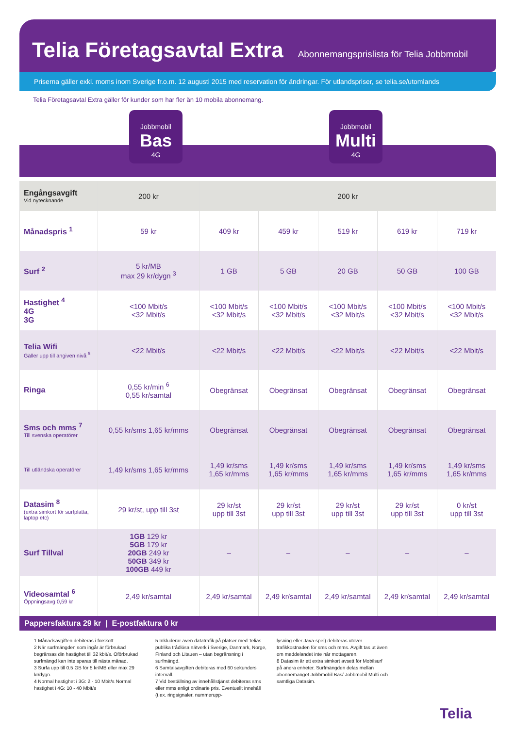Telia Företagsavtal Extra
Abonnemangsprislista för Telia Jobbmobil
Priserna gäller exkl. moms inom Sverige fr.o.m. 12 augusti 2015 med reservation för ändringar. För utlandspriser, se telia.se/utomlands
Telia Företagsavtal Extra gäller för kunder som har fler än 10 mobila abonnemang.
Jobbmobil
Bas
4G
Jobbmobil
Multi
4G
| Engångsavgift Vid nytecknande | 200 kr | 200 kr | | | | |
| Månadspris <sup>1</sup> | 59 kr | 409 kr | 459 kr | 519 kr | 619 kr | 719 kr |
| Surf <sup>2</sup> | 5 kr/MB max 29 kr/dygn <sup>3</sup> | 1 GB | 5 GB | 20 GB | 50 GB | 100 GB |
| Hastighet <sup>4</sup> 4G 3G | <100 Mbit/s <32 Mbit/s | <100 Mbit/s <32 Mbit/s | <100 Mbit/s <32 Mbit/s | <100 Mbit/s <32 Mbit/s | <100 Mbit/s <32 Mbit/s | <100 Mbit/s <32 Mbit/s |
| Telia Wifi Gäller upp till angiven nivå <sup>5</sup> | <22 Mbit/s | <22 Mbit/s | <22 Mbit/s | <22 Mbit/s | <22 Mbit/s | <22 Mbit/s |
| Ringa | 0,55 kr/min <sup>6</sup> 0,55 kr/samtal | Obegränsat | Obegränsat | Obegränsat | Obegränsat | Obegränsat |
| Sms och mms <sup>7</sup> Till svenska operatörer | 0,55 kr/sms 1,65 kr/mms | Obegränsat | Obegränsat | Obegränsat | Obegränsat | Obegränsat |
| Till utländska operatörer | 1,49 kr/sms 1,65 kr/mms | 1,49 kr/sms 1,65 kr/mms | 1,49 kr/sms 1,65 kr/mms | 1,49 kr/sms 1,65 kr/mms | 1,49 kr/sms 1,65 kr/mms | 1,49 kr/sms 1,65 kr/mms |
| Datasim <sup>8</sup> (extra simkort för surfplatta, laptop etc) | 29 kr/st, upp till 3st | 29 kr/st upp till 3st | 29 kr/st upp till 3st | 29 kr/st upp till 3st | 29 kr/st upp till 3st | 0 kr/st upp till 3st |
| Surf Tillval | 1GB 129 kr 5GB 179 kr 20GB 249 kr 50GB 349 kr 100GB 449 kr | – | – | – | – | – |
| Videosamtal <sup>6</sup> Öppningsavg 0,59 kr | 2,49 kr/samtal | 2,49 kr/samtal | 2,49 kr/samtal | 2,49 kr/samtal | 2,49 kr/samtal | 2,49 kr/samtal |
Pappersfaktura 29 kr | E-postfaktura 0 kr
1 Månadsavgiften debiteras i förskott.
2 När surfmängden som ingår är förbrukad begränsas din hastighet till 32 kbit/s. Oförbrukad surfmängd kan inte sparas till nästa månad.
3 Surfa upp till 0.5 GB för 5 kr/MB eller max 29 kr/dygn.
4 Normal hastighet i 3G: 2 - 10 Mbit/s Normal hastighet i 4G: 10 - 40 Mbit/s
5 Inkluderar även datatrafik på platser med Telias publika trådlösa nätverk i Sverige, Danmark, Norge, Finland och Litauen – utan begränsning i surfmängd.
6 Samtalsavgiften debiteras med 60 sekunders intervall.
7 Vid beställning av innehållstjänst debiteras sms eller mms enligt ordinarie pris. Eventuellt innehåll (t.ex. ringsignaler, nummerupp-
lysning eller Java-spel) debiteras utöver trafikkostnaden för sms och mms. Avgift tas ut även om meddelandet inte når mottagaren.
8 Datasim är ett extra simkort avsett för Mobilsurf på andra enheter. Surfmängden delas mellan abonnemanget Jobbmobil Bas/ Jobbmobil Multi och samtliga Datasim.
Telia